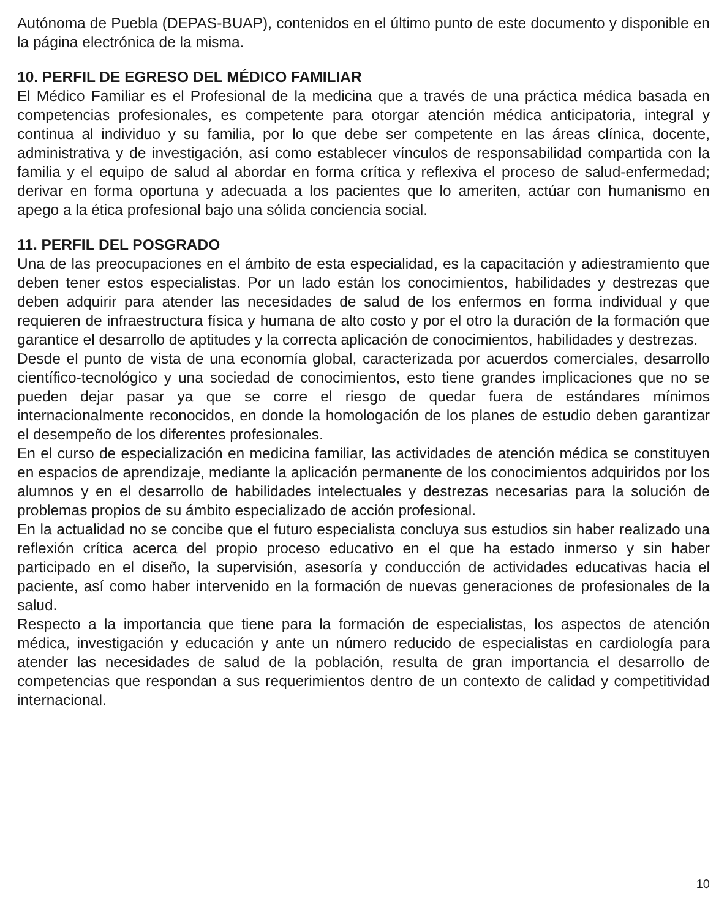Autónoma de Puebla (DEPAS-BUAP), contenidos en el último punto de este documento y disponible en la página electrónica de la misma.
10. PERFIL DE EGRESO DEL MÉDICO FAMILIAR
El Médico Familiar es el Profesional de la medicina que a través de una práctica médica basada en competencias profesionales, es competente para otorgar atención médica anticipatoria, integral y continua al individuo y su familia, por lo que debe ser competente en las áreas clínica, docente, administrativa y de investigación, así como establecer vínculos de responsabilidad compartida con la familia y el equipo de salud al abordar en forma crítica y reflexiva el proceso de salud-enfermedad; derivar en forma oportuna y adecuada a los pacientes que lo ameriten, actúar con humanismo en apego a la ética profesional bajo una sólida conciencia social.
11. PERFIL DEL POSGRADO
Una de las preocupaciones en el ámbito de esta especialidad, es la capacitación y adiestramiento que deben tener estos especialistas. Por un lado están los conocimientos, habilidades y destrezas que deben adquirir para atender las necesidades de salud de los enfermos en forma individual y que requieren de infraestructura física y humana de alto costo y por el otro la duración de la formación que garantice el desarrollo de aptitudes y la correcta aplicación de conocimientos, habilidades y destrezas.
Desde el punto de vista de una economía global, caracterizada por acuerdos comerciales, desarrollo científico-tecnológico y una sociedad de conocimientos, esto tiene grandes implicaciones que no se pueden dejar pasar ya que se corre el riesgo de quedar fuera de estándares mínimos internacionalmente reconocidos, en donde la homologación de los planes de estudio deben garantizar el desempeño de los diferentes profesionales.
En el curso de especialización en medicina familiar, las actividades de atención médica se constituyen en espacios de aprendizaje, mediante la aplicación permanente de los conocimientos adquiridos por los alumnos y en el desarrollo de habilidades intelectuales y destrezas necesarias para la solución de problemas propios de su ámbito especializado de acción profesional.
En la actualidad no se concibe que el futuro especialista concluya sus estudios sin haber realizado una reflexión crítica acerca del propio proceso educativo en el que ha estado inmerso y sin haber participado en el diseño, la supervisión, asesoría y conducción de actividades educativas hacia el paciente, así como haber intervenido en la formación de nuevas generaciones de profesionales de la salud.
Respecto a la importancia que tiene para la formación de especialistas, los aspectos de atención médica, investigación y educación y ante un número reducido de especialistas en cardiología para atender las necesidades de salud de la población, resulta de gran importancia el desarrollo de competencias que respondan a sus requerimientos dentro de un contexto de calidad y competitividad internacional.
10